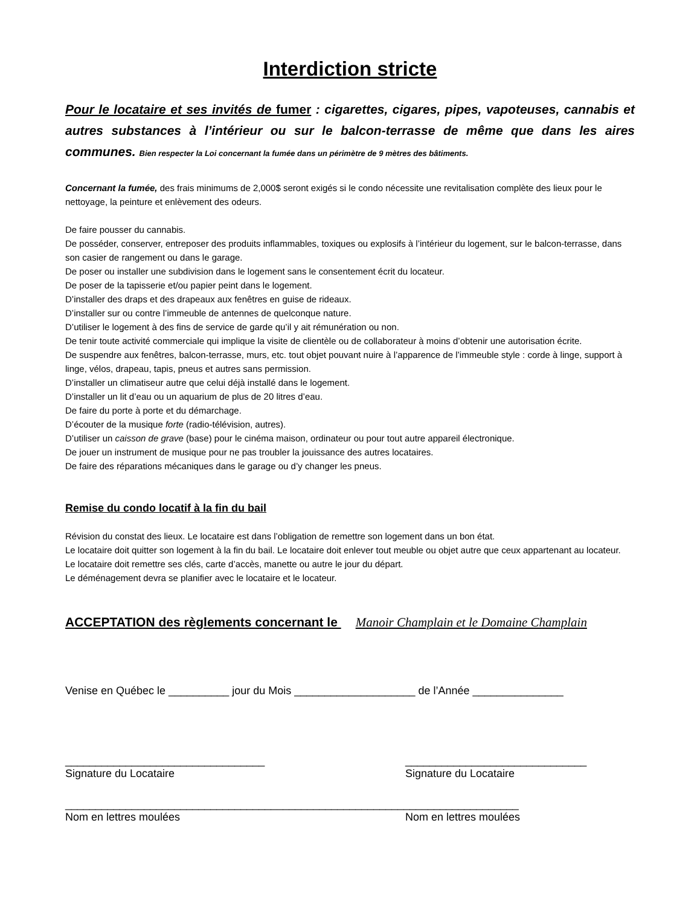Interdiction stricte
Pour le locataire et ses invités de fumer : cigarettes, cigares, pipes, vapoteuses, cannabis et autres substances à l’intérieur ou sur le balcon-terrasse de même que dans les aires communes. Bien respecter la Loi concernant la fumée dans un périmètre de 9 mètres des bâtiments.
Concernant la fumée, des frais minimums de 2,000$ seront exigés si le condo nécessite une revitalisation complète des lieux pour le nettoyage, la peinture et enlèvement des odeurs.
De faire pousser du cannabis.
De posséder, conserver, entreposer des produits inflammables, toxiques ou explosifs à l’intérieur du logement, sur le balcon-terrasse, dans son casier de rangement ou dans le garage.
De poser ou installer une subdivision dans le logement sans le consentement écrit du locateur.
De poser de la tapisserie et/ou papier peint dans le logement.
D’installer des draps et des drapeaux aux fenêtres en guise de rideaux.
D’installer sur ou contre l’immeuble de antennes de quelconque nature.
D’utiliser le logement à des fins de service de garde qu’il y ait rémunération ou non.
De tenir toute activité commerciale qui implique la visite de clientèle ou de collaborateur à moins d’obtenir une autorisation écrite.
De suspendre aux fenêtres, balcon-terrasse, murs, etc. tout objet pouvant nuire à l’apparence de l’immeuble style : corde à linge, support à linge, vélos, drapeau, tapis, pneus et autres sans permission.
D’installer un climatiseur autre que celui déjà installé dans le logement.
D’installer un lit d’eau ou un aquarium de plus de 20 litres d’eau.
De faire du porte à porte et du démarchage.
D’écouter de la musique forte (radio-télévision, autres).
D’utiliser un caisson de grave (base) pour le cinéma maison, ordinateur ou pour tout autre appareil électronique.
De jouer un instrument de musique pour ne pas troubler la jouissance des autres locataires.
De faire des réparations mécaniques dans le garage ou d’y changer les pneus.
Remise du condo locatif à la fin du bail
Révision du constat des lieux. Le locataire est dans l’obligation de remettre son logement dans un bon état.
Le locataire doit quitter son logement à la fin du bail. Le locataire doit enlever tout meuble ou objet autre que ceux appartenant au locateur.
Le locataire doit remettre ses clés, carte d’accès, manette ou autre le jour du départ.
Le déménagement devra se planifier avec le locataire et le locateur.
ACCEPTATION des règlements concernant le Manoir Champlain et le Domaine Champlain
Venise en Québec le __________ jour du Mois ____________________ de l’Année _______________
_________________________________
Signature du Locataire
______________________________
Signature du Locataire
___________________________________________________________________________
Nom en lettres moulées Nom en lettres moulées